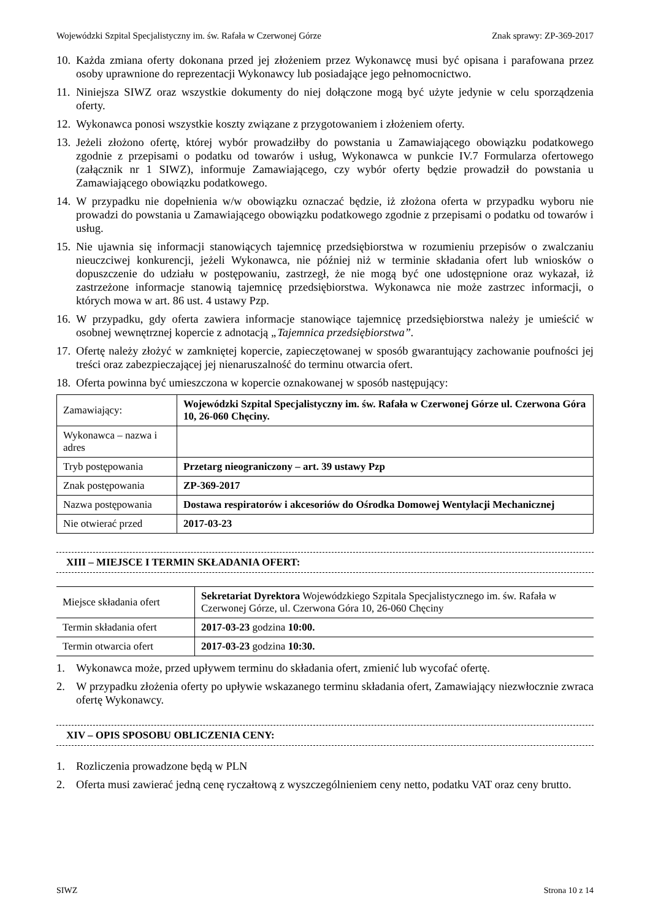Wojewódzki Szpital Specjalistyczny im. św. Rafała w Czerwonej Górze Znak sprawy: ZP-369-2017
10. Każda zmiana oferty dokonana przed jej złożeniem przez Wykonawcę musi być opisana i parafowana przez osoby uprawnione do reprezentacji Wykonawcy lub posiadające jego pełnomocnictwo.
11. Niniejsza SIWZ oraz wszystkie dokumenty do niej dołączone mogą być użyte jedynie w celu sporządzenia oferty.
12. Wykonawca ponosi wszystkie koszty związane z przygotowaniem i złożeniem oferty.
13. Jeżeli złożono ofertę, której wybór prowadziłby do powstania u Zamawiającego obowiązku podatkowego zgodnie z przepisami o podatku od towarów i usług, Wykonawca w punkcie IV.7 Formularza ofertowego (załącznik nr 1 SIWZ), informuje Zamawiającego, czy wybór oferty będzie prowadził do powstania u Zamawiającego obowiązku podatkowego.
14. W przypadku nie dopełnienia w/w obowiązku oznaczać będzie, iż złożona oferta w przypadku wyboru nie prowadzi do powstania u Zamawiającego obowiązku podatkowego zgodnie z przepisami o podatku od towarów i usług.
15. Nie ujawnia się informacji stanowiących tajemnicę przedsiębiorstwa w rozumieniu przepisów o zwalczaniu nieuczciwej konkurencji, jeżeli Wykonawca, nie później niż w terminie składania ofert lub wniosków o dopuszczenie do udziału w postępowaniu, zastrzegł, że nie mogą być one udostępnione oraz wykazał, iż zastrzeżone informacje stanowią tajemnicę przedsiębiorstwa. Wykonawca nie może zastrzec informacji, o których mowa w art. 86 ust. 4 ustawy Pzp.
16. W przypadku, gdy oferta zawiera informacje stanowiące tajemnicę przedsiębiorstwa należy je umieścić w osobnej wewnętrznej kopercie z adnotacją „Tajemnica przedsiębiorstwa”.
17. Ofertę należy złożyć w zamkniętej kopercie, zapieczętowanej w sposób gwarantujący zachowanie poufności jej treści oraz zabezpieczającej jej nienaruszalność do terminu otwarcia ofert.
18. Oferta powinna być umieszczona w kopercie oznakowanej w sposób następujący:
| Zamawiający: | Wojewódzki Szpital Specjalistyczny im. św. Rafała w Czerwonej Górze ul. Czerwona Góra 10, 26-060 Chęciny. |
| Wykonawca – nazwa i adres | |
| Tryb postępowania | Przetarg nieograniczony – art. 39 ustawy Pzp |
| Znak postępowania | ZP-369-2017 |
| Nazwa postępowania | Dostawa respiratorów i akcesoriów do Ośrodka Domowej Wentylacji Mechanicznej |
| Nie otwierać przed | 2017-03-23 |
XIII – MIEJSCE I TERMIN SKŁADANIA OFERT:
| Miejsce składania ofert | Sekretariat Dyrektora Wojewódzkiego Szpitala Specjalistycznego im. św. Rafała w Czerwonej Górze, ul. Czerwona Góra 10, 26-060 Chęciny |
| Termin składania ofert | 2017-03-23 godzina 10:00. |
| Termin otwarcia ofert | 2017-03-23 godzina 10:30. |
1. Wykonawca może, przed upływem terminu do składania ofert, zmienić lub wycofać ofertę.
2. W przypadku złożenia oferty po upływie wskazanego terminu składania ofert, Zamawiający niezwłocznie zwraca ofertę Wykonawcy.
XIV – OPIS SPOSOBU OBLICZENIA CENY:
1. Rozliczenia prowadzone będą w PLN
2. Oferta musi zawierać jedną cenę ryczałtową z wyszczególnieniem ceny netto, podatku VAT oraz ceny brutto.
SIWZ Strona 10 z 14